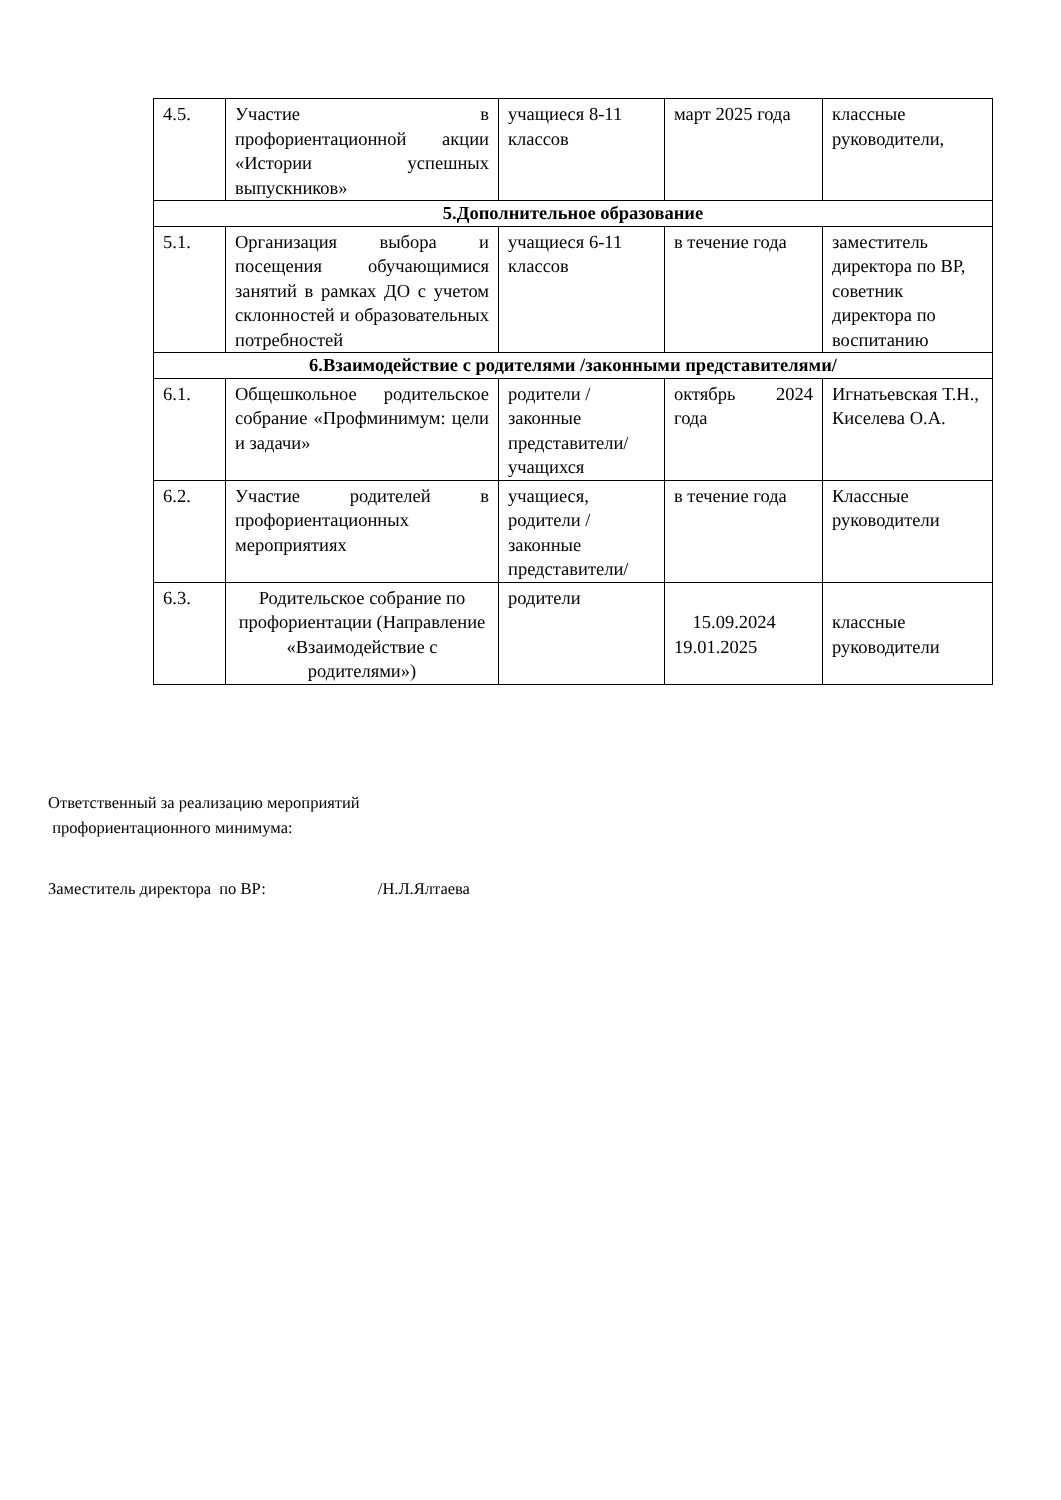| 4.5. | Участие в профориентационной акции «Истории успешных выпускников» | учащиеся 8-11 классов | март 2025 года | классные руководители, |
| 5.Дополнительное образование | | | | |
| 5.1. | Организация выбора и посещения обучающимися занятий в рамках ДО с учетом склонностей и образовательных потребностей | учащиеся 6-11 классов | в течение года | заместитель директора по ВР, советник директора по воспитанию |
| 6.Взаимодействие с родителями /законными представителями/ | | | | |
| 6.1. | Общешкольное родительское собрание «Профминимум: цели и задачи» | родители /законные представители/ учащихся | октябрь 2024 года | Игнатьевская Т.Н., Киселева О.А. |
| 6.2. | Участие родителей в профориентационных мероприятиях | учащиеся, родители /законные представители/ | в течение года | Классные руководители |
| 6.3. | Родительское собрание по профориентации (Направление «Взаимодействие с родителями») | родители | 15.09.2024 19.01.2025 | классные руководители |
Ответственный за реализацию мероприятий
профориентационного минимума:
Заместитель директора по ВР: /Н.Л.Ялтаева